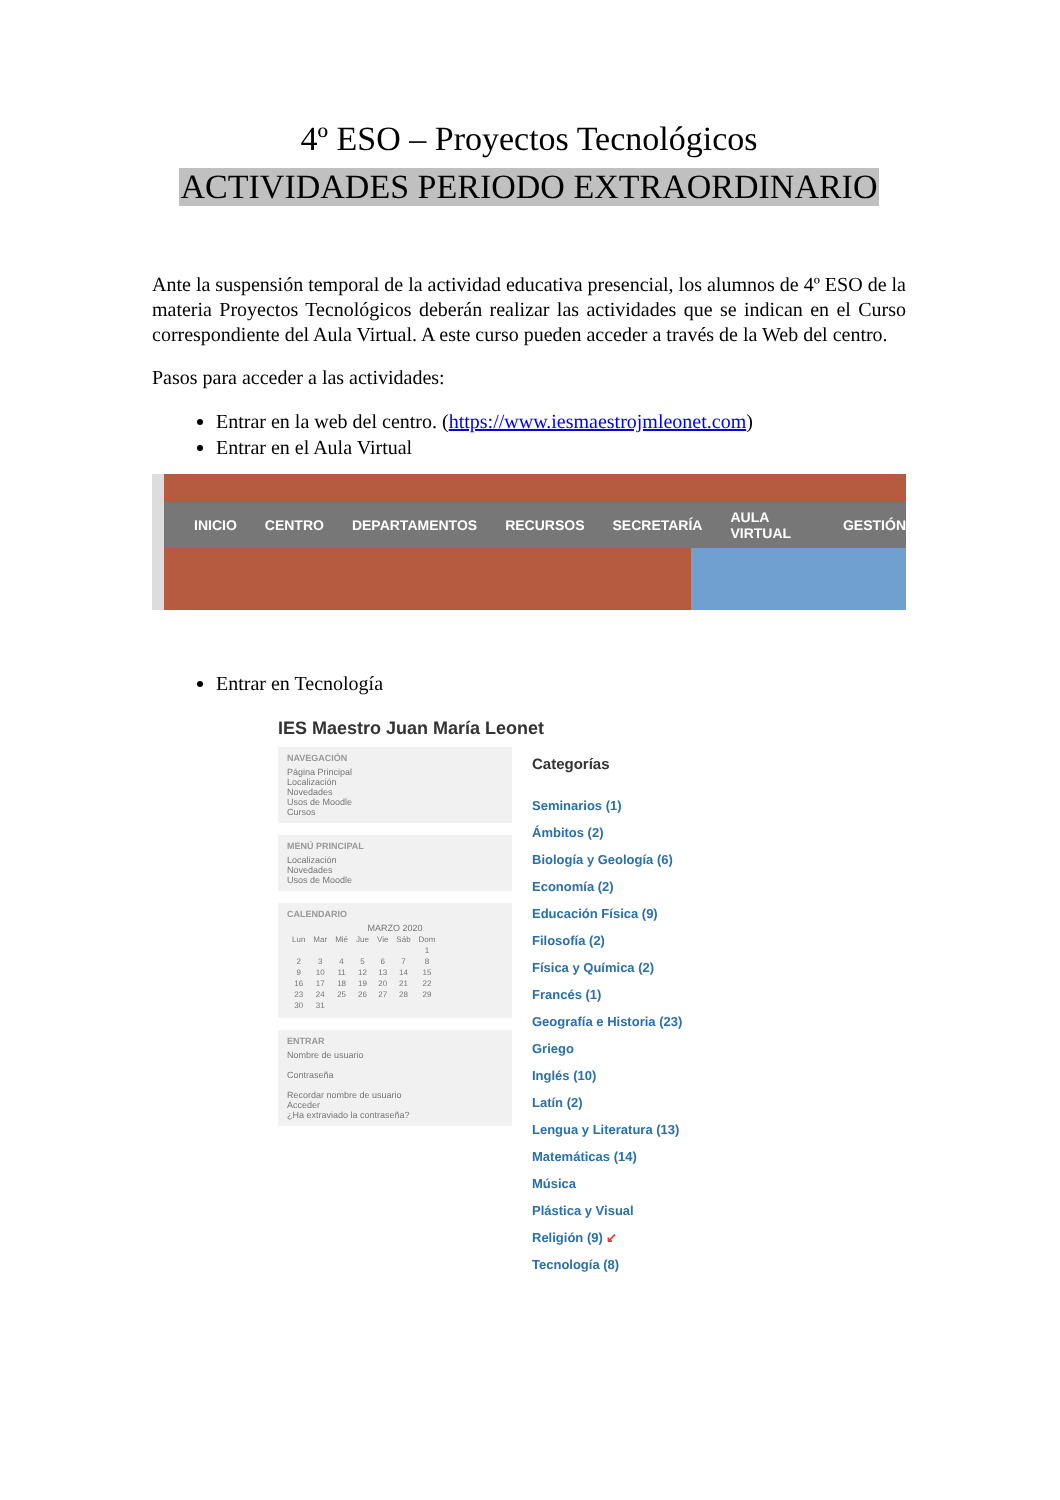4º ESO – Proyectos Tecnológicos
ACTIVIDADES PERIODO EXTRAORDINARIO
Ante la suspensión temporal de la actividad educativa presencial, los alumnos de 4º ESO de la materia Proyectos Tecnológicos deberán realizar las actividades que se indican en el Curso correspondiente del Aula Virtual. A este curso pueden acceder a través de la Web del centro.
Pasos para acceder a las actividades:
Entrar en la web del centro. (https://www.iesmaestrojmleonet.com)
Entrar en el Aula Virtual
INICIO CENTRO DEPARTAMENTOS RECURSOS SECRETARÍA AULA VIRTUAL GESTIÓN
Entrar en Tecnología
IES Maestro Juan María Leonet
NAVEGACIÓN
Página Principal
Localización
Novedades
Usos de Moodle
Cursos
MENÚ PRINCIPAL
Localización
Novedades
Usos de Moodle
CALENDARIO
MARZO 2020
| Lun | Mar | Mié | Jue | Vie | Sáb | Dom |
| | | | | | | 1 |
| 2 | 3 | 4 | 5 | 6 | 7 | 8 |
| 9 | 10 | 11 | 12 | 13 | 14 | 15 |
| 16 | 17 | 18 | 19 | 20 | 21 | 22 |
| 23 | 24 | 25 | 26 | 27 | 28 | 29 |
| 30 | 31 | | | | | |
ENTRAR
Nombre de usuario
Contraseña
Recordar nombre de usuario
Acceder
¿Ha extraviado la contraseña?
Categorías
Seminarios (1)
Ámbitos (2)
Biología y Geología (6)
Economía (2)
Educación Física (9)
Filosofía (2)
Física y Química (2)
Francés (1)
Geografía e Historia (23)
Griego
Inglés (10)
Latín (2)
Lengua y Literatura (13)
Matemáticas (14)
Música
Plástica y Visual
Religión (9) ↙
Tecnología (8)